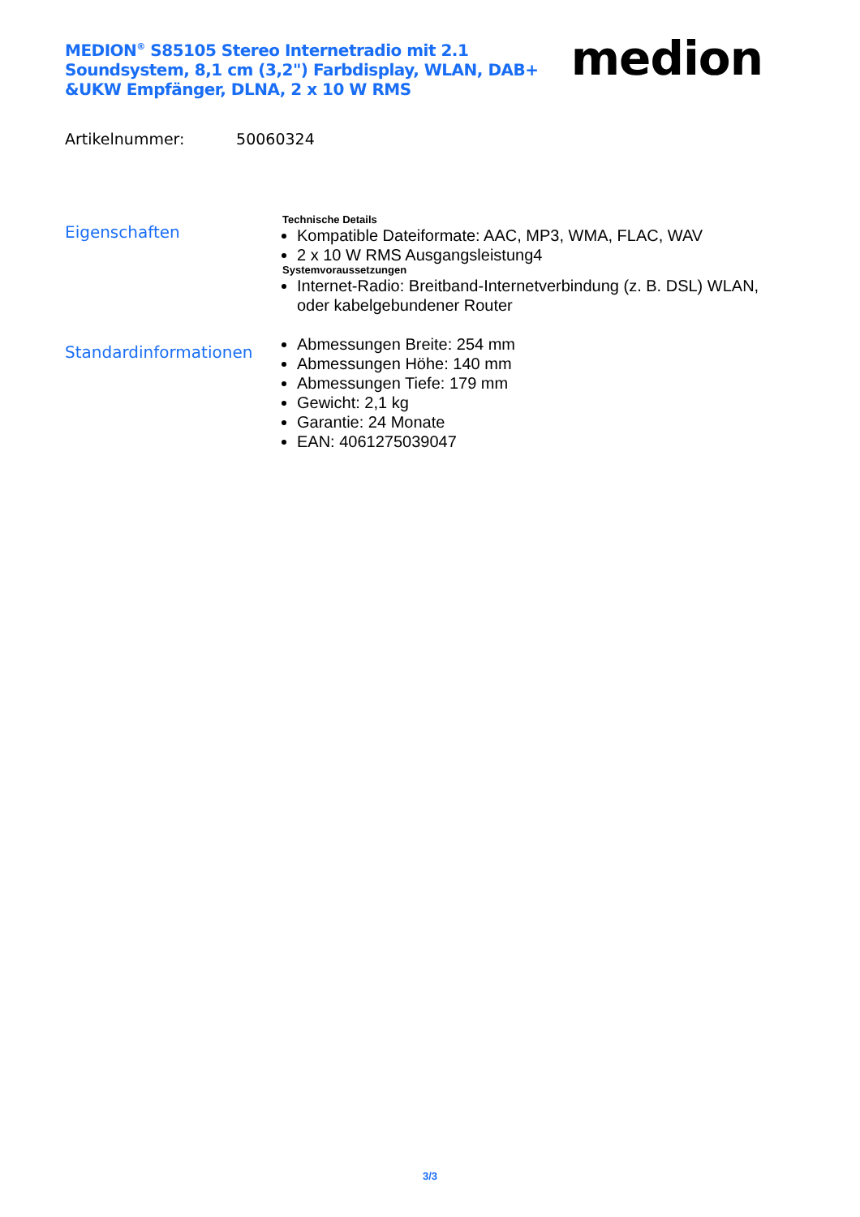MEDION<sup>®</sup> S85105 Stereo Internetradio mit 2.1 Soundsystem, 8,1 cm (3,2") Farbdisplay, WLAN, DAB+ &UKW Empfänger, DLNA, 2 x 10 W RMS
medion
Artikelnummer: 50060324
Eigenschaften
Technische Details
Kompatible Dateiformate: AAC, MP3, WMA, FLAC, WAV
2 x 10 W RMS Ausgangsleistung4
Systemvoraussetzungen
Internet-Radio: Breitband-Internetverbindung (z. B. DSL) WLAN, oder kabelgebundener Router
Standardinformationen
Abmessungen Breite: 254 mm
Abmessungen Höhe: 140 mm
Abmessungen Tiefe: 179 mm
Gewicht: 2,1 kg
Garantie: 24 Monate
EAN: 4061275039047
3/3